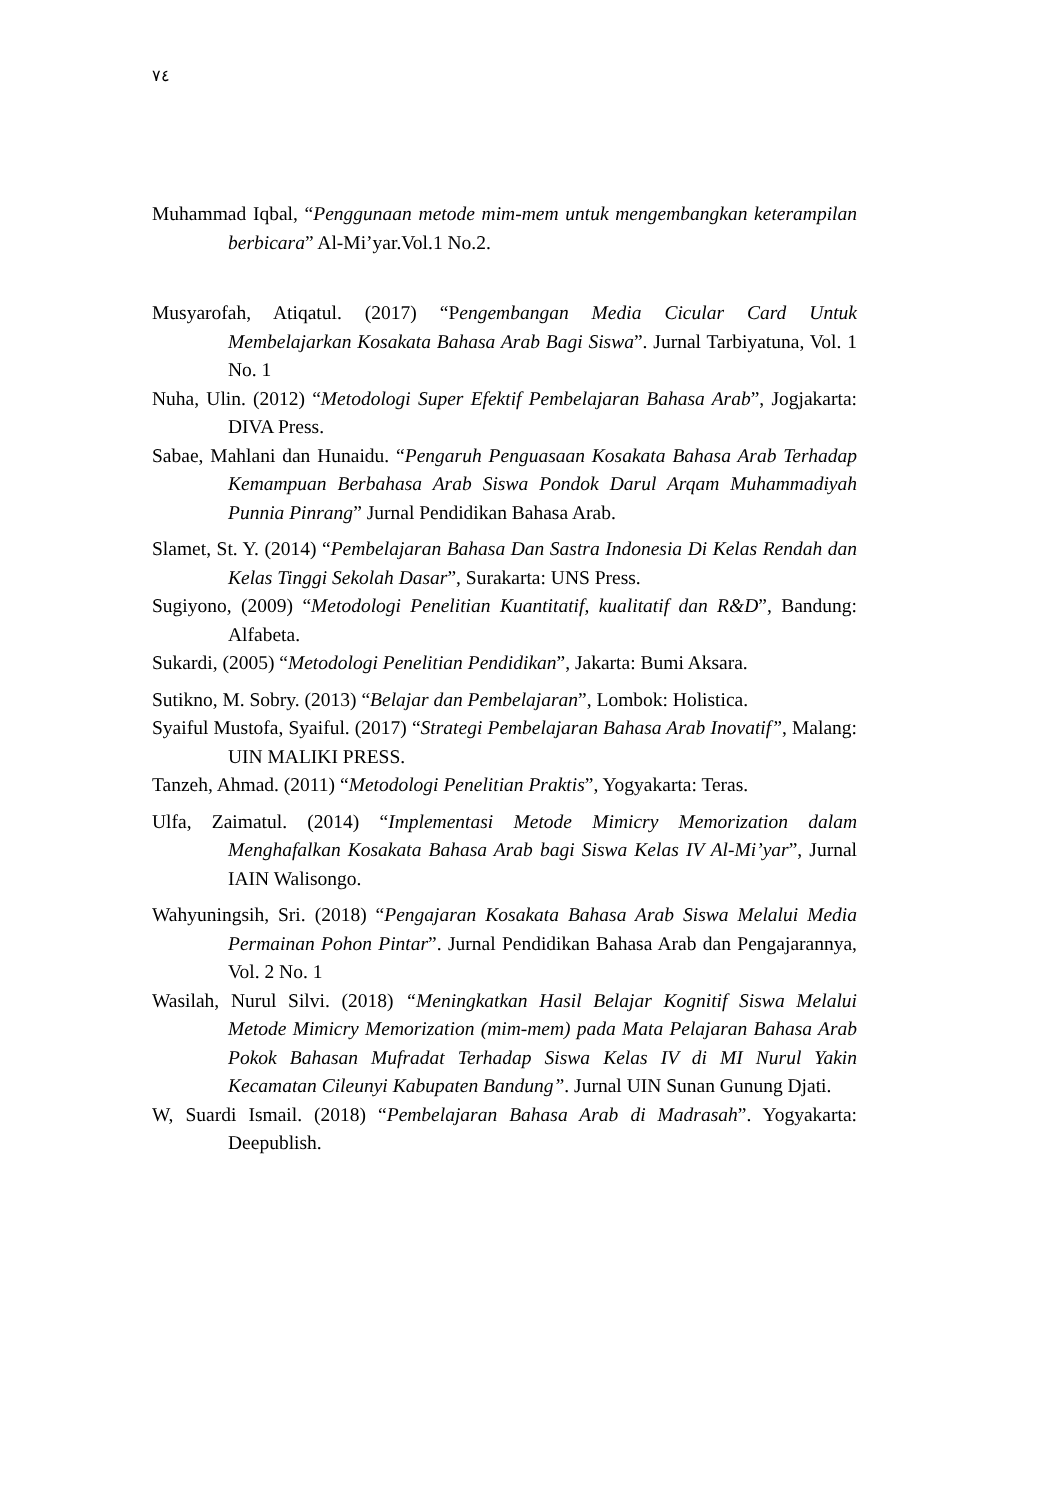٧٤
Muhammad Iqbal, “Penggunaan metode mim-mem untuk mengembangkan keterampilan berbicara” Al-Mi’yar.Vol.1 No.2.
Musyarofah, Atiqatul. (2017) “Pengembangan Media Cicular Card Untuk Membelajarkan Kosakata Bahasa Arab Bagi Siswa”. Jurnal Tarbiyatuna, Vol. 1 No. 1
Nuha, Ulin. (2012) “Metodologi Super Efektif Pembelajaran Bahasa Arab”, Jogjakarta: DIVA Press.
Sabae, Mahlani dan Hunaidu. “Pengaruh Penguasaan Kosakata Bahasa Arab Terhadap Kemampuan Berbahasa Arab Siswa Pondok Darul Arqam Muhammadiyah Punnia Pinrang” Jurnal Pendidikan Bahasa Arab.
Slamet, St. Y. (2014) “Pembelajaran Bahasa Dan Sastra Indonesia Di Kelas Rendah dan Kelas Tinggi Sekolah Dasar”, Surakarta: UNS Press.
Sugiyono, (2009) “Metodologi Penelitian Kuantitatif, kualitatif dan R&D”, Bandung: Alfabeta.
Sukardi, (2005) “Metodologi Penelitian Pendidikan”, Jakarta: Bumi Aksara.
Sutikno, M. Sobry. (2013) “Belajar dan Pembelajaran”, Lombok: Holistica.
Syaiful Mustofa, Syaiful. (2017) “Strategi Pembelajaran Bahasa Arab Inovatif”, Malang: UIN MALIKI PRESS.
Tanzeh, Ahmad. (2011) “Metodologi Penelitian Praktis”, Yogyakarta: Teras.
Ulfa, Zaimatul. (2014) “Implementasi Metode Mimicry Memorization dalam Menghafalkan Kosakata Bahasa Arab bagi Siswa Kelas IV Al-Mi’yar”, Jurnal IAIN Walisongo.
Wahyuningsih, Sri. (2018) “Pengajaran Kosakata Bahasa Arab Siswa Melalui Media Permainan Pohon Pintar”. Jurnal Pendidikan Bahasa Arab dan Pengajarannya, Vol. 2 No. 1
Wasilah, Nurul Silvi. (2018) “Meningkatkan Hasil Belajar Kognitif Siswa Melalui Metode Mimicry Memorization (mim-mem) pada Mata Pelajaran Bahasa Arab Pokok Bahasan Mufradat Terhadap Siswa Kelas IV di MI Nurul Yakin Kecamatan Cileunyi Kabupaten Bandung”. Jurnal UIN Sunan Gunung Djati.
W, Suardi Ismail. (2018) “Pembelajaran Bahasa Arab di Madrasah”. Yogyakarta: Deepublish.